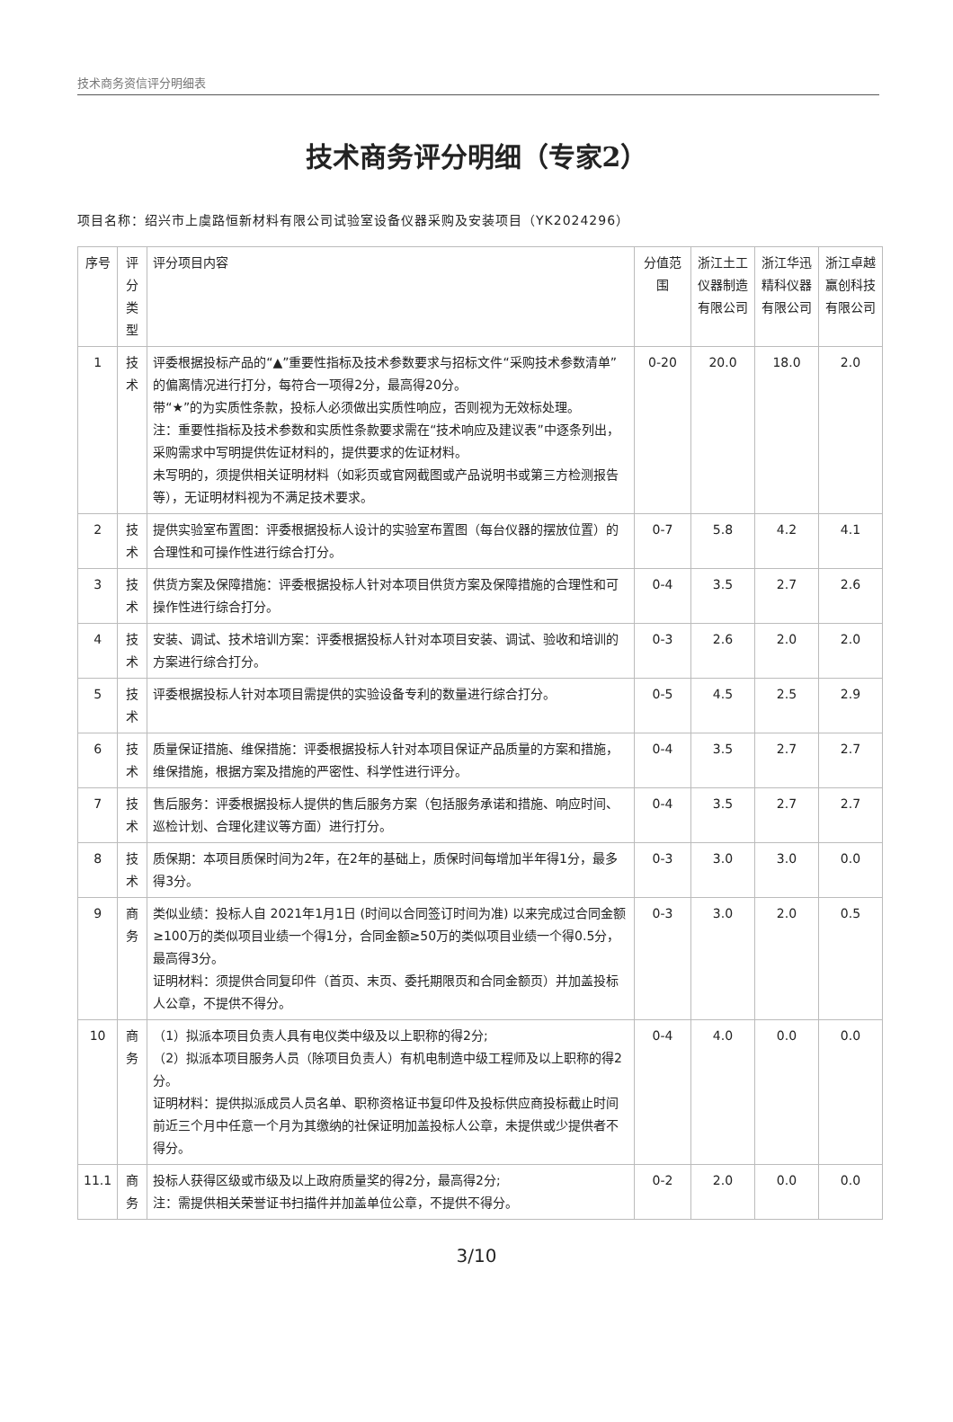技术商务资信评分明细表
技术商务评分明细（专家2）
项目名称：绍兴市上虞路恒新材料有限公司试验室设备仪器采购及安装项目（YK2024296）
| 序号 | 评分类型 | 评分项目内容 | 分值范围 | 浙江土工仪器制造有限公司 | 浙江华迅精科仪器有限公司 | 浙江卓越赢创科技有限公司 |
| --- | --- | --- | --- | --- | --- | --- |
| 1 | 技术 | 评委根据投标产品的“▲”重要性指标及技术参数要求与招标文件“采购技术参数清单”的偏离情况进行打分，每符合一项得2分，最高得20分。 带“★”的为实质性条款，投标人必须做出实质性响应，否则视为无效标处理。 注：重要性指标及技术参数和实质性条款要求需在“技术响应及建议表”中逐条列出，采购需求中写明提供佐证材料的，提供要求的佐证材料。 未写明的，须提供相关证明材料（如彩页或官网截图或产品说明书或第三方检测报告等），无证明材料视为不满足技术要求。 | 0-20 | 20.0 | 18.0 | 2.0 |
| 2 | 技术 | 提供实验室布置图：评委根据投标人设计的实验室布置图（每台仪器的摆放位置）的合理性和可操作性进行综合打分。 | 0-7 | 5.8 | 4.2 | 4.1 |
| 3 | 技术 | 供货方案及保障措施：评委根据投标人针对本项目供货方案及保障措施的合理性和可操作性进行综合打分。 | 0-4 | 3.5 | 2.7 | 2.6 |
| 4 | 技术 | 安装、调试、技术培训方案：评委根据投标人针对本项目安装、调试、验收和培训的方案进行综合打分。 | 0-3 | 2.6 | 2.0 | 2.0 |
| 5 | 技术 | 评委根据投标人针对本项目需提供的实验设备专利的数量进行综合打分。 | 0-5 | 4.5 | 2.5 | 2.9 |
| 6 | 技术 | 质量保证措施、维保措施：评委根据投标人针对本项目保证产品质量的方案和措施，维保措施，根据方案及措施的严密性、科学性进行评分。 | 0-4 | 3.5 | 2.7 | 2.7 |
| 7 | 技术 | 售后服务：评委根据投标人提供的售后服务方案（包括服务承诺和措施、响应时间、巡检计划、合理化建议等方面）进行打分。 | 0-4 | 3.5 | 2.7 | 2.7 |
| 8 | 技术 | 质保期：本项目质保时间为2年，在2年的基础上，质保时间每增加半年得1分，最多得3分。 | 0-3 | 3.0 | 3.0 | 0.0 |
| 9 | 商务 | 类似业绩：投标人自 2021年1月1日 (时间以合同签订时间为准) 以来完成过合同金额≥100万的类似项目业绩一个得1分，合同金额≥50万的类似项目业绩一个得0.5分，最高得3分。 证明材料：须提供合同复印件（首页、末页、委托期限页和合同金额页）并加盖投标人公章，不提供不得分。 | 0-3 | 3.0 | 2.0 | 0.5 |
| 10 | 商务 | （1）拟派本项目负责人具有电仪类中级及以上职称的得2分; （2）拟派本项目服务人员（除项目负责人）有机电制造中级工程师及以上职称的得2分。 证明材料：提供拟派成员人员名单、职称资格证书复印件及投标供应商投标截止时间前近三个月中任意一个月为其缴纳的社保证明加盖投标人公章，未提供或少提供者不得分。 | 0-4 | 4.0 | 0.0 | 0.0 |
| 11.1 | 商务 | 投标人获得区级或市级及以上政府质量奖的得2分，最高得2分; 注：需提供相关荣誉证书扫描件并加盖单位公章，不提供不得分。 | 0-2 | 2.0 | 0.0 | 0.0 |
3/10